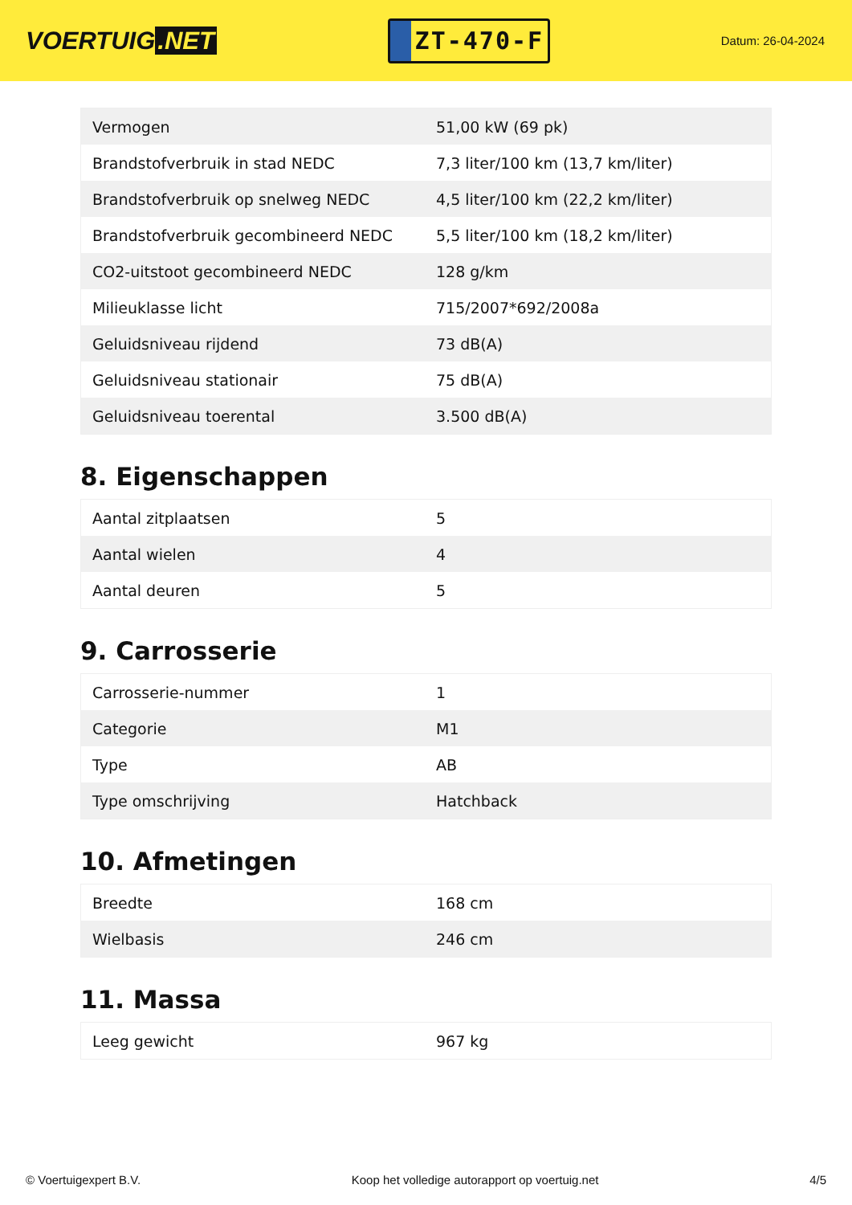VOERTUIG.NET
ZT-470-F
Datum: 26-04-2024
| Vermogen | 51,00 kW (69 pk) |
| Brandstofverbruik in stad NEDC | 7,3 liter/100 km (13,7 km/liter) |
| Brandstofverbruik op snelweg NEDC | 4,5 liter/100 km (22,2 km/liter) |
| Brandstofverbruik gecombineerd NEDC | 5,5 liter/100 km (18,2 km/liter) |
| CO2-uitstoot gecombineerd NEDC | 128 g/km |
| Milieuklasse licht | 715/2007*692/2008a |
| Geluidsniveau rijdend | 73 dB(A) |
| Geluidsniveau stationair | 75 dB(A) |
| Geluidsniveau toerental | 3.500 dB(A) |
8. Eigenschappen
| Aantal zitplaatsen | 5 |
| Aantal wielen | 4 |
| Aantal deuren | 5 |
9. Carrosserie
| Carrosserie-nummer | 1 |
| Categorie | M1 |
| Type | AB |
| Type omschrijving | Hatchback |
10. Afmetingen
| Breedte | 168 cm |
| Wielbasis | 246 cm |
11. Massa
| Leeg gewicht | 967 kg |
© Voertuigexpert B.V. Koop het volledige autorapport op voertuig.net 4/5